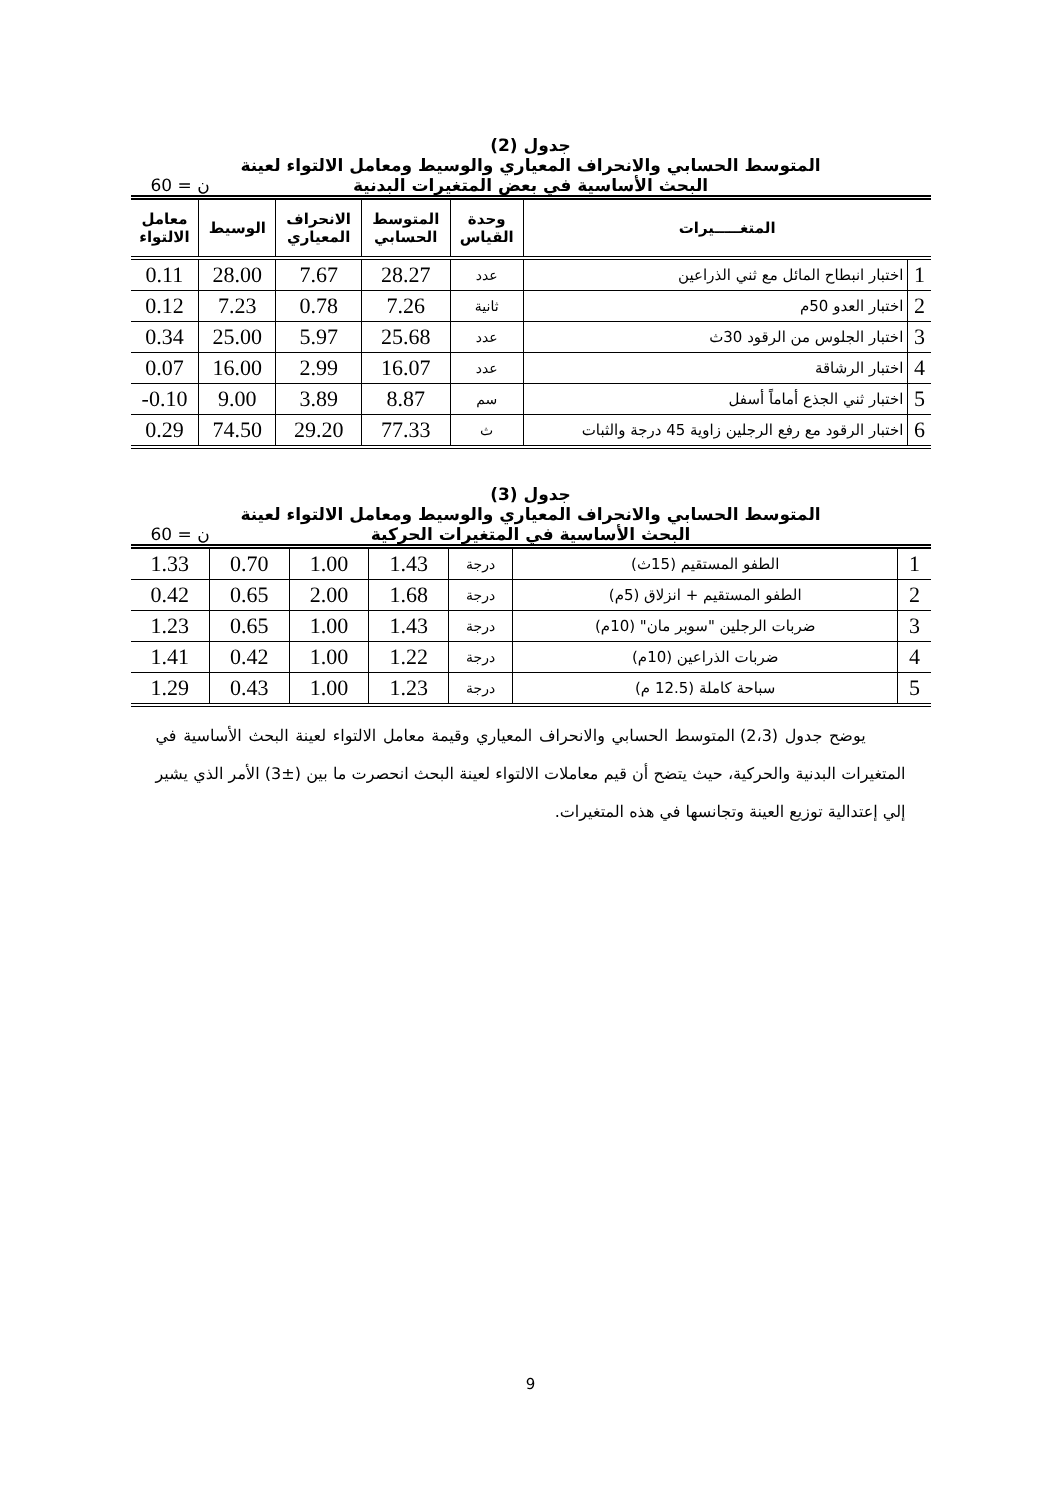جدول (2)
المتوسط الحسابي والانحراف المعياري والوسيط ومعامل الالتواء لعينة
البحث الأساسية في بعض المتغيرات البدنية
ن = 60
| المتغـــــيرات | | وحدة القياس | المتوسط الحسابي | الانحراف المعياري | الوسيط | معامل الالتواء |
| --- | --- | --- | --- | --- | --- | --- |
| 1 | اختبار انبطاح المائل مع ثني الذراعين | عدد | 28.27 | 7.67 | 28.00 | 0.11 |
| 2 | اختبار العدو 50م | ثانية | 7.26 | 0.78 | 7.23 | 0.12 |
| 3 | اختبار الجلوس من الرقود 30ث | عدد | 25.68 | 5.97 | 25.00 | 0.34 |
| 4 | اختبار الرشاقة | عدد | 16.07 | 2.99 | 16.00 | 0.07 |
| 5 | اختبار ثني الجذع أماماً أسفل | سم | 8.87 | 3.89 | 9.00 | 0.10- |
| 6 | اختبار الرقود مع رفع الرجلين زاوية 45 درجة والثبات | ث | 77.33 | 29.20 | 74.50 | 0.29 |
جدول (3)
المتوسط الحسابي والانحراف المعياري والوسيط ومعامل الالتواء لعينة
البحث الأساسية في المتغيرات الحركية
ن = 60
| 1 | الطفو المستقيم (15ث) | درجة | 1.43 | 1.00 | 0.70 | 1.33 |
| 2 | الطفو المستقيم + انزلاق (5م) | درجة | 1.68 | 2.00 | 0.65 | 0.42 |
| 3 | ضربات الرجلين "سوبر مان" (10م) | درجة | 1.43 | 1.00 | 0.65 | 1.23 |
| 4 | ضربات الذراعين (10م) | درجة | 1.22 | 1.00 | 0.42 | 1.41 |
| 5 | سباحة كاملة (12.5 م) | درجة | 1.23 | 1.00 | 0.43 | 1.29 |
يوضح جدول (2،3) المتوسط الحسابي والانحراف المعياري وقيمة معامل الالتواء لعينة البحث الأساسية في المتغيرات البدنية والحركية، حيث يتضح أن قيم معاملات الالتواء لعينة البحث انحصرت ما بين (±3) الأمر الذي يشير إلي إعتدالية توزيع العينة وتجانسها في هذه المتغيرات.
9